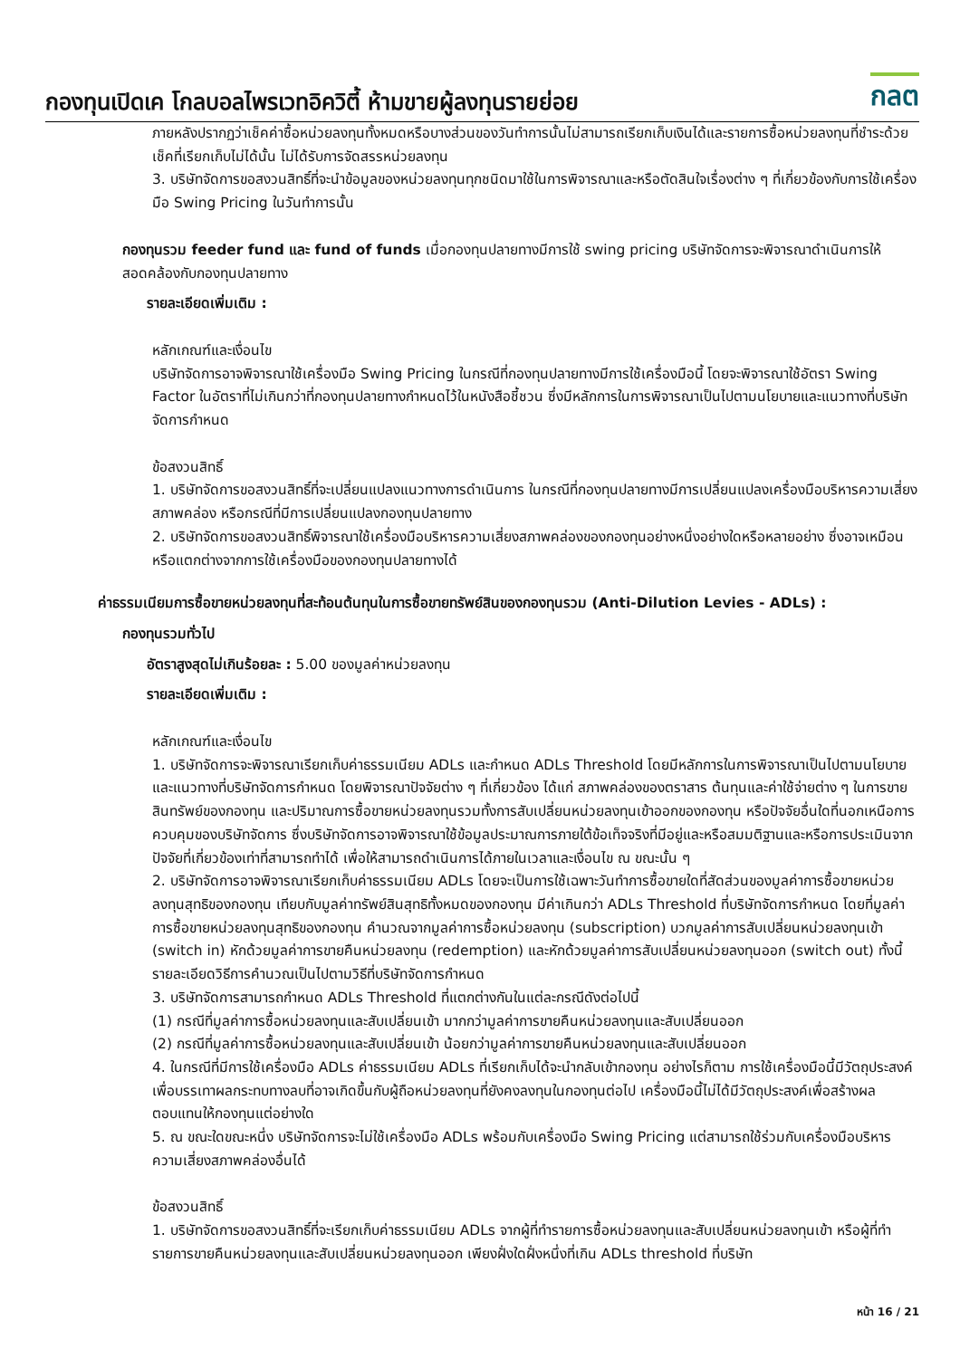กองทุนเปิดเค โกลบอลไพรเวทอิควิตี้ ห้ามขายผู้ลงทุนรายย่อย
กลต
ภายหลังปรากฏว่าเช็คค่าซื้อหน่วยลงทุนทั้งหมดหรือบางส่วนของวันทำการนั้นไม่สามารถเรียกเก็บเงินได้และรายการซื้อหน่วยลงทุนที่ชำระด้วยเช็คที่เรียกเก็บไม่ได้นั้น ไม่ได้รับการจัดสรรหน่วยลงทุน
3. บริษัทจัดการขอสงวนสิทธิ์ที่จะนำข้อมูลของหน่วยลงทุนทุกชนิดมาใช้ในการพิจารณาและหรือตัดสินใจเรื่องต่าง ๆ ที่เกี่ยวข้องกับการใช้เครื่องมือ Swing Pricing ในวันทำการนั้น
กองทุนรวม feeder fund และ fund of funds เมื่อกองทุนปลายทางมีการใช้ swing pricing บริษัทจัดการจะพิจารณาดำเนินการให้สอดคล้องกับกองทุนปลายทาง
รายละเอียดเพิ่มเติม :
หลักเกณฑ์และเงื่อนไข
บริษัทจัดการอาจพิจารณาใช้เครื่องมือ Swing Pricing ในกรณีที่กองทุนปลายทางมีการใช้เครื่องมือนี้ โดยจะพิจารณาใช้อัตรา Swing Factor ในอัตราที่ไม่เกินกว่าที่กองทุนปลายทางกำหนดไว้ในหนังสือชี้ชวน ซึ่งมีหลักการในการพิจารณาเป็นไปตามนโยบายและแนวทางที่บริษัทจัดการกำหนด
ข้อสงวนสิทธิ์
1. บริษัทจัดการขอสงวนสิทธิ์ที่จะเปลี่ยนแปลงแนวทางการดำเนินการ ในกรณีที่กองทุนปลายทางมีการเปลี่ยนแปลงเครื่องมือบริหารความเสี่ยงสภาพคล่อง หรือกรณีที่มีการเปลี่ยนแปลงกองทุนปลายทาง
2. บริษัทจัดการขอสงวนสิทธิ์พิจารณาใช้เครื่องมือบริหารความเสี่ยงสภาพคล่องของกองทุนอย่างหนึ่งอย่างใดหรือหลายอย่าง ซึ่งอาจเหมือนหรือแตกต่างจากการใช้เครื่องมือของกองทุนปลายทางได้
ค่าธรรมเนียมการซื้อขายหน่วยลงทุนที่สะท้อนต้นทุนในการซื้อขายทรัพย์สินของกองทุนรวม (Anti-Dilution Levies - ADLs) :
กองทุนรวมทั่วไป
อัตราสูงสุดไม่เกินร้อยละ : 5.00 ของมูลค่าหน่วยลงทุน
รายละเอียดเพิ่มเติม :
หลักเกณฑ์และเงื่อนไข
1. บริษัทจัดการจะพิจารณาเรียกเก็บค่าธรรมเนียม ADLs และกำหนด ADLs Threshold โดยมีหลักการในการพิจารณาเป็นไปตามนโยบายและแนวทางที่บริษัทจัดการกำหนด โดยพิจารณาปัจจัยต่าง ๆ ที่เกี่ยวข้อง ได้แก่ สภาพคล่องของตราสาร ต้นทุนและค่าใช้จ่ายต่าง ๆ ในการขายสินทรัพย์ของกองทุน และปริมาณการซื้อขายหน่วยลงทุนรวมทั้งการสับเปลี่ยนหน่วยลงทุนเข้าออกของกองทุน หรือปัจจัยอื่นใดที่นอกเหนือการควบคุมของบริษัทจัดการ ซึ่งบริษัทจัดการอาจพิจารณาใช้ข้อมูลประมาณการภายใต้ข้อเท็จจริงที่มีอยู่และหรือสมมติฐานและหรือการประเมินจากปัจจัยที่เกี่ยวข้องเท่าที่สามารถทำได้ เพื่อให้สามารถดำเนินการได้ภายในเวลาและเงื่อนไข ณ ขณะนั้น ๆ
2. บริษัทจัดการอาจพิจารณาเรียกเก็บค่าธรรมเนียม ADLs โดยจะเป็นการใช้เฉพาะวันทำการซื้อขายใดที่สัดส่วนของมูลค่าการซื้อขายหน่วยลงทุนสุทธิของกองทุน เทียบกับมูลค่าทรัพย์สินสุทธิทั้งหมดของกองทุน มีค่าเกินกว่า ADLs Threshold ที่บริษัทจัดการกำหนด โดยที่มูลค่าการซื้อขายหน่วยลงทุนสุทธิของกองทุน คำนวณจากมูลค่าการซื้อหน่วยลงทุน (subscription) บวกมูลค่าการสับเปลี่ยนหน่วยลงทุนเข้า (switch in) หักด้วยมูลค่าการขายคืนหน่วยลงทุน (redemption) และหักด้วยมูลค่าการสับเปลี่ยนหน่วยลงทุนออก (switch out) ทั้งนี้ รายละเอียดวิธีการคำนวณเป็นไปตามวิธีที่บริษัทจัดการกำหนด
3. บริษัทจัดการสามารถกำหนด ADLs Threshold ที่แตกต่างกันในแต่ละกรณีดังต่อไปนี้
(1) กรณีที่มูลค่าการซื้อหน่วยลงทุนและสับเปลี่ยนเข้า มากกว่ามูลค่าการขายคืนหน่วยลงทุนและสับเปลี่ยนออก
(2) กรณีที่มูลค่าการซื้อหน่วยลงทุนและสับเปลี่ยนเข้า น้อยกว่ามูลค่าการขายคืนหน่วยลงทุนและสับเปลี่ยนออก
4. ในกรณีที่มีการใช้เครื่องมือ ADLs ค่าธรรมเนียม ADLs ที่เรียกเก็บได้จะนำกลับเข้ากองทุน อย่างไรก็ตาม การใช้เครื่องมือนี้มีวัตถุประสงค์เพื่อบรรเทาผลกระทบทางลบที่อาจเกิดขึ้นกับผู้ถือหน่วยลงทุนที่ยังคงลงทุนในกองทุนต่อไป เครื่องมือนี้ไม่ได้มีวัตถุประสงค์เพื่อสร้างผลตอบแทนให้กองทุนแต่อย่างใด
5. ณ ขณะใดขณะหนึ่ง บริษัทจัดการจะไม่ใช้เครื่องมือ ADLs พร้อมกับเครื่องมือ Swing Pricing แต่สามารถใช้ร่วมกับเครื่องมือบริหารความเสี่ยงสภาพคล่องอื่นได้
ข้อสงวนสิทธิ์
1. บริษัทจัดการขอสงวนสิทธิ์ที่จะเรียกเก็บค่าธรรมเนียม ADLs จากผู้ที่ทำรายการซื้อหน่วยลงทุนและสับเปลี่ยนหน่วยลงทุนเข้า หรือผู้ที่ทำรายการขายคืนหน่วยลงทุนและสับเปลี่ยนหน่วยลงทุนออก เพียงฝั่งใดฝั่งหนึ่งที่เกิน ADLs threshold ที่บริษัท
หน้า 16 / 21